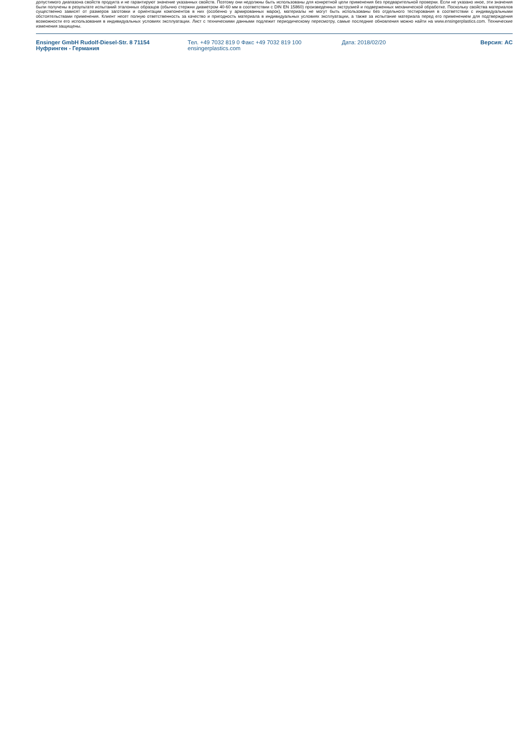допустимого диапазона свойств продукта и не гарантируют значение указанных свойств. Поэтому они недолжны быть использованы для конкретной цели применения без предварительной проверки. Если не указано иное, эти значения были получены в результате испытаний эталонных образцов (обычно стержни диаметром 40-60 мм в соответствии с DIN EN 15860) произведенных экструзией и подверженных механической обработке. Поскольку свойства материалов существенно зависят от размеров заготовки и ориентации компонентов в них (особенно у армированных марок), материалы не могут быть использованы без отдельного тестирования в соответствии с индивидуальными обстоятельствами применения. Клиент несет полную ответственность за качество и пригодность материала в индивидуальных условиях эксплуатации, а также за испытание материала перед его применением для подтверждения возможности его использования в индивидуальных условиях эксплуатации. Лист с техническими данными подлежит периодическому пересмотру, самые последние обновления можно найти на www.ensingerplastics.com. Технические изменения защищены.
Ensinger GmbH Rudolf-Diesel-Str. 8 71154
Нуфринген - Германия
Тел. +49 7032 819 0 Факс +49 7032 819 100
ensingerplastics.com
Дата: 2018/02/20 Версия: AC